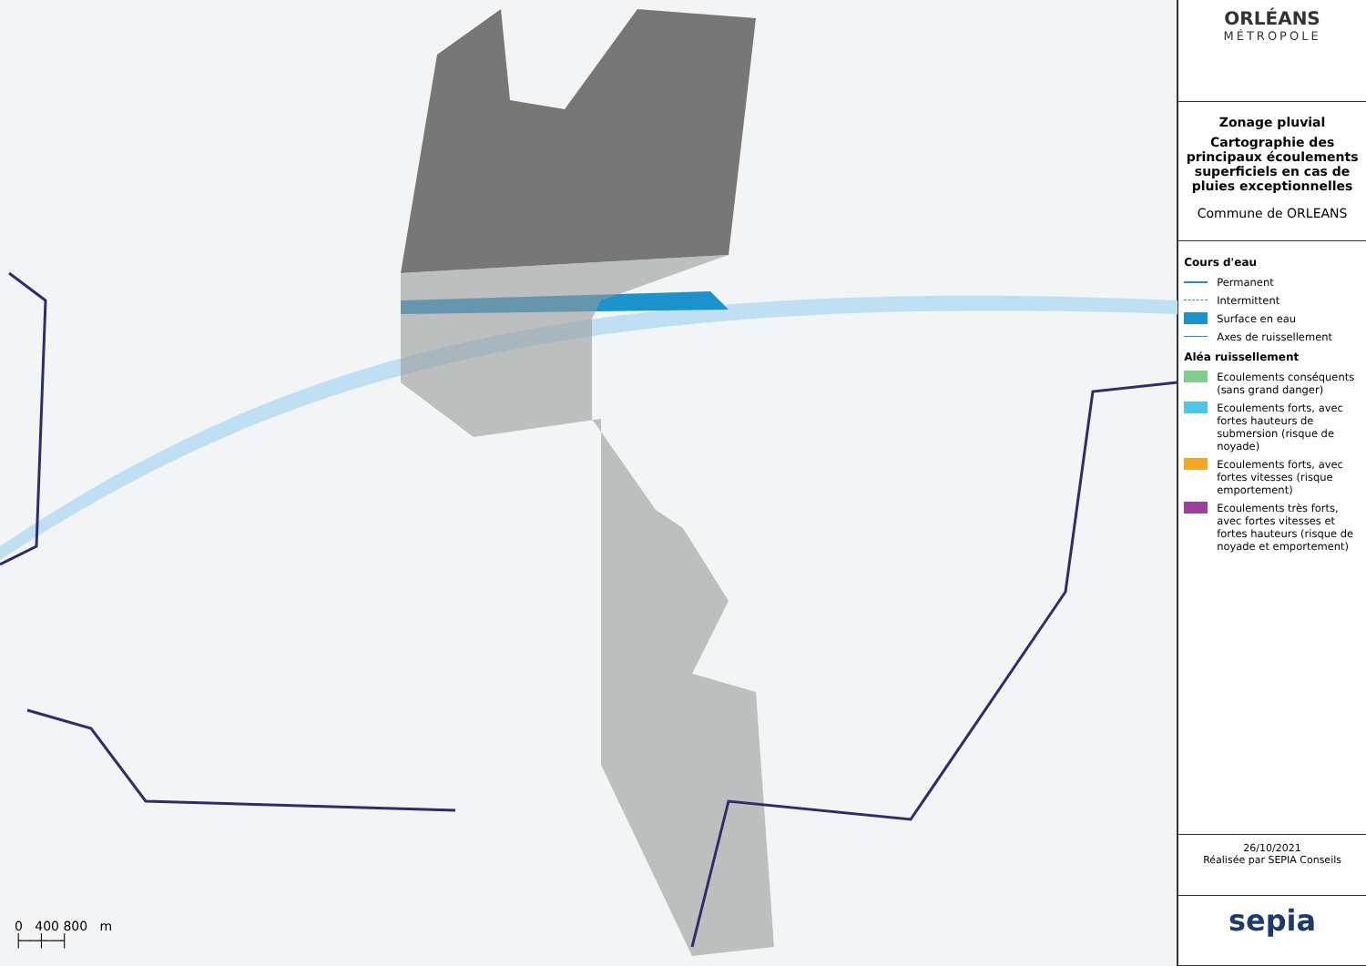0 400 800 m
├──┼──┤
ORLÉANS
MÉTROPOLE
Zonage pluvial
Cartographie des principaux écoulements superficiels en cas de pluies exceptionnelles
Commune de ORLEANS
Cours d'eau
Permanent
Intermittent
Surface en eau
Axes de ruissellement
Aléa ruissellement
Ecoulements conséquents (sans grand danger)
Ecoulements forts, avec fortes hauteurs de submersion (risque de noyade)
Ecoulements forts, avec fortes vitesses (risque emportement)
Ecoulements très forts, avec fortes vitesses et fortes hauteurs (risque de noyade et emportement)
26/10/2021
Réalisée par SEPIA Conseils
sepia